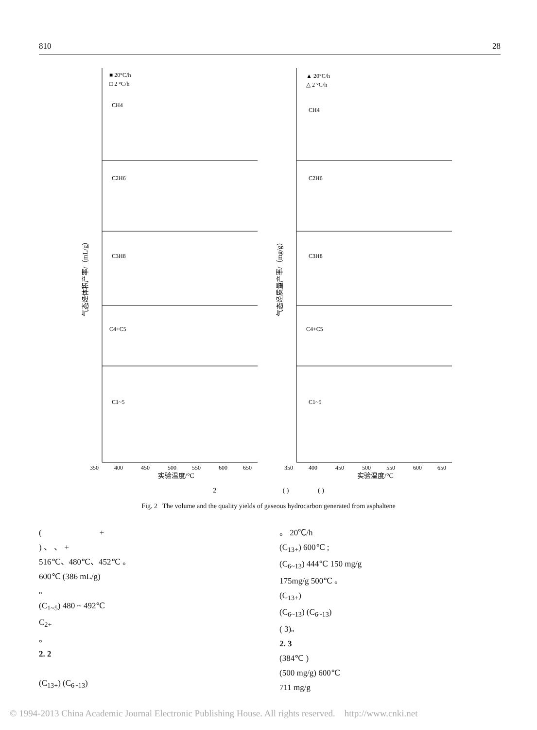810 28
■ 20°C/h
□ 2 °C/h
▲ 20°C/h
△ 2 °C/h
CH4
CH4
C2H6
C2H6
C3H8
C3H8
C4+C5
C4+C5
C1~5
C1~5
350
400
450
500
550
600
650
350
400
450
500
550
600
650
实验温度/°C
实验温度/°C
气态烃体积产率/（mL/g）
气态烃质量产率/（mg/g）
2 ( ) ( )
Fig. 2 The volume and the quality yields of gaseous hydrocarbon generated from asphaltene
( +
) 、 、 +
516℃、480℃、452℃ 。
600℃ (386 mL/g)
。
(C<sub>1~5</sub>) 480 ~ 492℃
C<sub>2+</sub>
。
2. 2
(C<sub>13+</sub>) (C<sub>6~13</sub>)
。 20℃/h
(C<sub>13+</sub>) 600℃ ;
(C<sub>6~13</sub>) 444℃ 150 mg/g
175mg/g 500℃ 。
(C<sub>13+</sub>)
(C<sub>6~13</sub>) (C<sub>6~13</sub>)
( 3)。
2. 3
(384℃ )
(500 mg/g) 600℃
711 mg/g
© 1994-2013 China Academic Journal Electronic Publishing House. All rights reserved. http://www.cnki.net